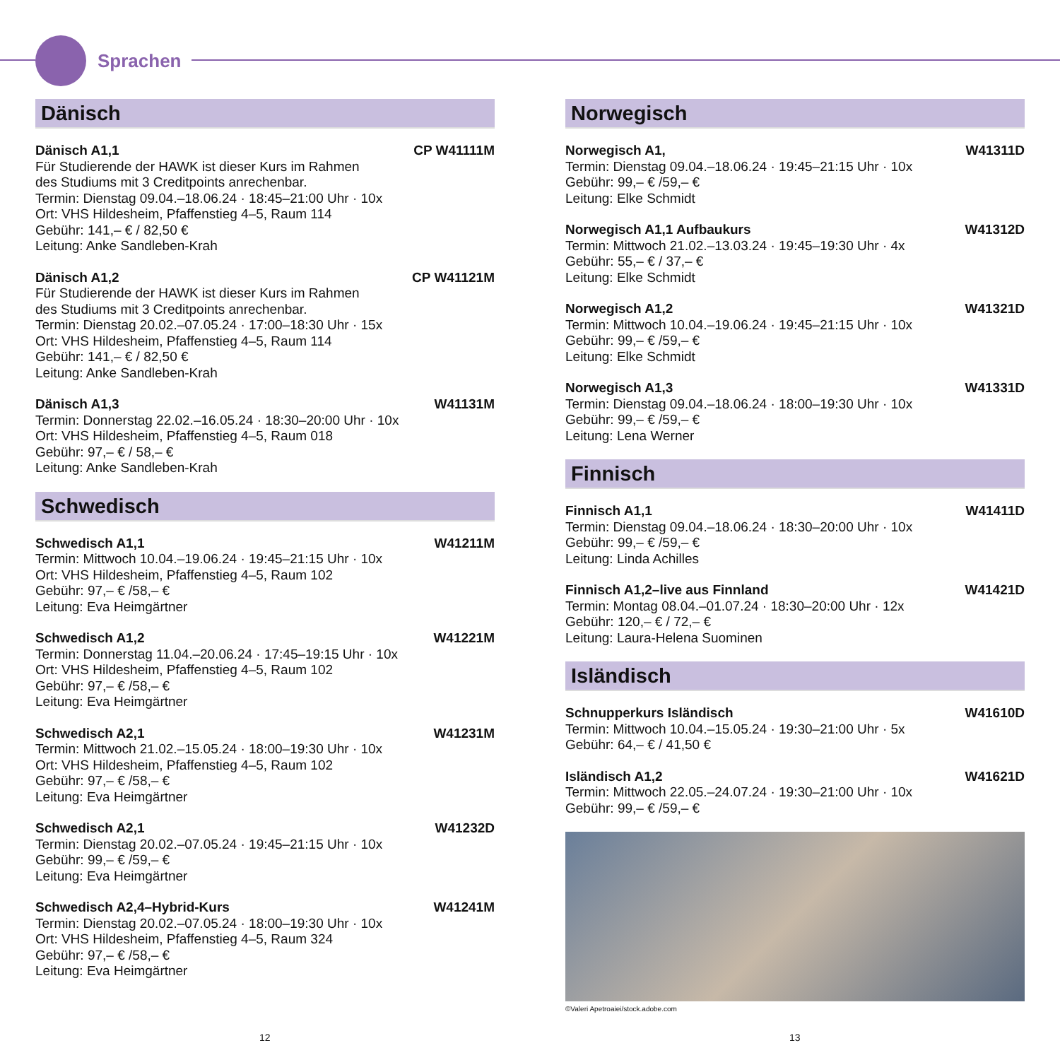Sprachen
Dänisch
Dänisch A1,1 CP W41111M
Für Studierende der HAWK ist dieser Kurs im Rahmen
des Studiums mit 3 Creditpoints anrechenbar.
Termin: Dienstag 09.04.–18.06.24 · 18:45–21:00 Uhr · 10x
Ort: VHS Hildesheim, Pfaffenstieg 4–5, Raum 114
Gebühr: 141,– € / 82,50 €
Leitung: Anke Sandleben-Krah
Dänisch A1,2 CP W41121M
Für Studierende der HAWK ist dieser Kurs im Rahmen
des Studiums mit 3 Creditpoints anrechenbar.
Termin: Dienstag 20.02.–07.05.24 · 17:00–18:30 Uhr · 15x
Ort: VHS Hildesheim, Pfaffenstieg 4–5, Raum 114
Gebühr: 141,– € / 82,50 €
Leitung: Anke Sandleben-Krah
Dänisch A1,3 W41131M
Termin: Donnerstag 22.02.–16.05.24 · 18:30–20:00 Uhr · 10x
Ort: VHS Hildesheim, Pfaffenstieg 4–5, Raum 018
Gebühr: 97,– € / 58,– €
Leitung: Anke Sandleben-Krah
Schwedisch
Schwedisch A1,1 W41211M
Termin: Mittwoch 10.04.–19.06.24 · 19:45–21:15 Uhr · 10x
Ort: VHS Hildesheim, Pfaffenstieg 4–5, Raum 102
Gebühr: 97,– € /58,– €
Leitung: Eva Heimgärtner
Schwedisch A1,2 W41221M
Termin: Donnerstag 11.04.–20.06.24 · 17:45–19:15 Uhr · 10x
Ort: VHS Hildesheim, Pfaffenstieg 4–5, Raum 102
Gebühr: 97,– € /58,– €
Leitung: Eva Heimgärtner
Schwedisch A2,1 W41231M
Termin: Mittwoch 21.02.–15.05.24 · 18:00–19:30 Uhr · 10x
Ort: VHS Hildesheim, Pfaffenstieg 4–5, Raum 102
Gebühr: 97,– € /58,– €
Leitung: Eva Heimgärtner
Schwedisch A2,1 W41232D
Termin: Dienstag 20.02.–07.05.24 · 19:45–21:15 Uhr · 10x
Gebühr: 99,– € /59,– €
Leitung: Eva Heimgärtner
Schwedisch A2,4–Hybrid-Kurs W41241M
Termin: Dienstag 20.02.–07.05.24 · 18:00–19:30 Uhr · 10x
Ort: VHS Hildesheim, Pfaffenstieg 4–5, Raum 324
Gebühr: 97,– € /58,– €
Leitung: Eva Heimgärtner
Norwegisch
Norwegisch A1, W41311D
Termin: Dienstag 09.04.–18.06.24 · 19:45–21:15 Uhr · 10x
Gebühr: 99,– € /59,– €
Leitung: Elke Schmidt
Norwegisch A1,1 Aufbaukurs W41312D
Termin: Mittwoch 21.02.–13.03.24 · 19:45–19:30 Uhr · 4x
Gebühr: 55,– € / 37,– €
Leitung: Elke Schmidt
Norwegisch A1,2 W41321D
Termin: Mittwoch 10.04.–19.06.24 · 19:45–21:15 Uhr · 10x
Gebühr: 99,– € /59,– €
Leitung: Elke Schmidt
Norwegisch A1,3 W41331D
Termin: Dienstag 09.04.–18.06.24 · 18:00–19:30 Uhr · 10x
Gebühr: 99,– € /59,– €
Leitung: Lena Werner
Finnisch
Finnisch A1,1 W41411D
Termin: Dienstag 09.04.–18.06.24 · 18:30–20:00 Uhr · 10x
Gebühr: 99,– € /59,– €
Leitung: Linda Achilles
Finnisch A1,2–live aus Finnland W41421D
Termin: Montag 08.04.–01.07.24 · 18:30–20:00 Uhr · 12x
Gebühr: 120,– € / 72,– €
Leitung: Laura-Helena Suominen
Isländisch
Schnupperkurs Isländisch W41610D
Termin: Mittwoch 10.04.–15.05.24 · 19:30–21:00 Uhr · 5x
Gebühr: 64,– € / 41,50 €
Isländisch A1,2 W41621D
Termin: Mittwoch 22.05.–24.07.24 · 19:30–21:00 Uhr · 10x
Gebühr: 99,– € /59,– €
©Valeri Apetroaiei/stock.adobe.com
12 13